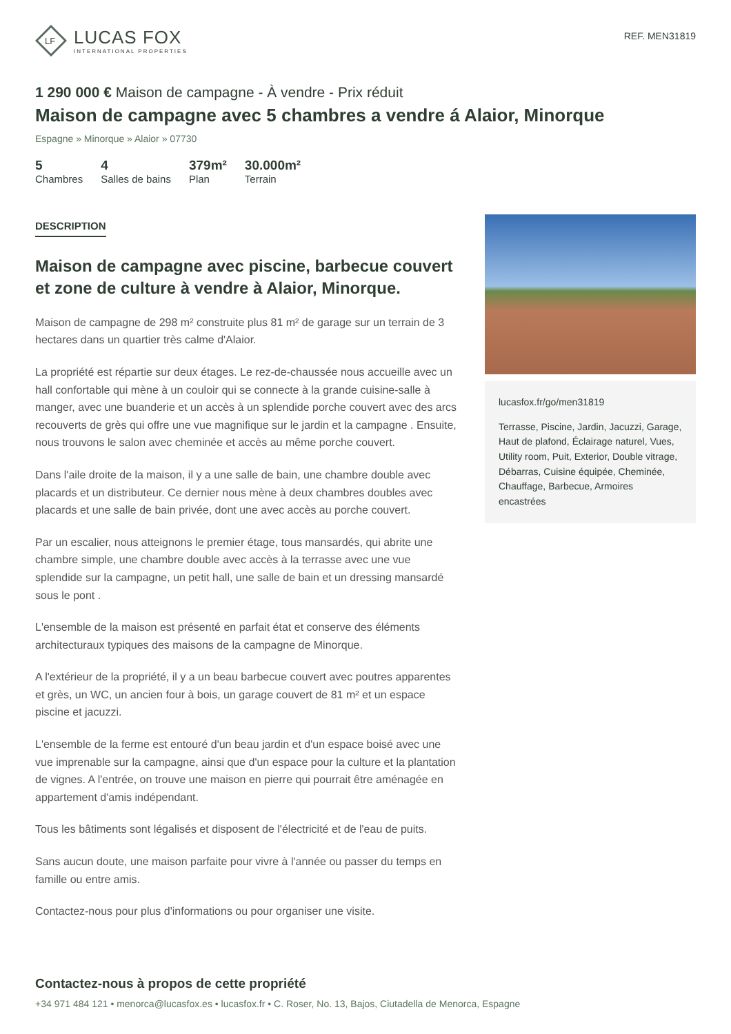LF
LUCAS FOX
INTERNATIONAL PROPERTIES
REF. MEN31819
1 290 000 € Maison de campagne - À vendre - Prix réduit
Maison de campagne avec 5 chambres a vendre á Alaior, Minorque
Espagne » Minorque » Alaior » 07730
5
Chambres
4
Salles de bains
379m²
Plan
30.000m²
Terrain
DESCRIPTION
Maison de campagne avec piscine, barbecue couvert et zone de culture à vendre à Alaior, Minorque.
Maison de campagne de 298 m² construite plus 81 m² de garage sur un terrain de 3 hectares dans un quartier très calme d'Alaior.
La propriété est répartie sur deux étages. Le rez-de-chaussée nous accueille avec un hall confortable qui mène à un couloir qui se connecte à la grande cuisine-salle à manger, avec une buanderie et un accès à un splendide porche couvert avec des arcs recouverts de grès qui offre une vue magnifique sur le jardin et la campagne . Ensuite, nous trouvons le salon avec cheminée et accès au même porche couvert.
Dans l'aile droite de la maison, il y a une salle de bain, une chambre double avec placards et un distributeur. Ce dernier nous mène à deux chambres doubles avec placards et une salle de bain privée, dont une avec accès au porche couvert.
Par un escalier, nous atteignons le premier étage, tous mansardés, qui abrite une chambre simple, une chambre double avec accès à la terrasse avec une vue splendide sur la campagne, un petit hall, une salle de bain et un dressing mansardé sous le pont .
L'ensemble de la maison est présenté en parfait état et conserve des éléments architecturaux typiques des maisons de la campagne de Minorque.
A l'extérieur de la propriété, il y a un beau barbecue couvert avec poutres apparentes et grès, un WC, un ancien four à bois, un garage couvert de 81 m² et un espace piscine et jacuzzi.
L'ensemble de la ferme est entouré d'un beau jardin et d'un espace boisé avec une vue imprenable sur la campagne, ainsi que d'un espace pour la culture et la plantation de vignes. A l'entrée, on trouve une maison en pierre qui pourrait être aménagée en appartement d'amis indépendant.
Tous les bâtiments sont légalisés et disposent de l'électricité et de l'eau de puits.
Sans aucun doute, une maison parfaite pour vivre à l'année ou passer du temps en famille ou entre amis.
Contactez-nous pour plus d'informations ou pour organiser une visite.
lucasfox.fr/go/men31819
Terrasse, Piscine, Jardin, Jacuzzi, Garage, Haut de plafond, Éclairage naturel, Vues, Utility room, Puit, Exterior, Double vitrage, Débarras, Cuisine équipée, Cheminée, Chauffage, Barbecue, Armoires encastrées
Contactez-nous à propos de cette propriété
+34 971 484 121 • menorca@lucasfox.es • lucasfox.fr • C. Roser, No. 13, Bajos, Ciutadella de Menorca, Espagne